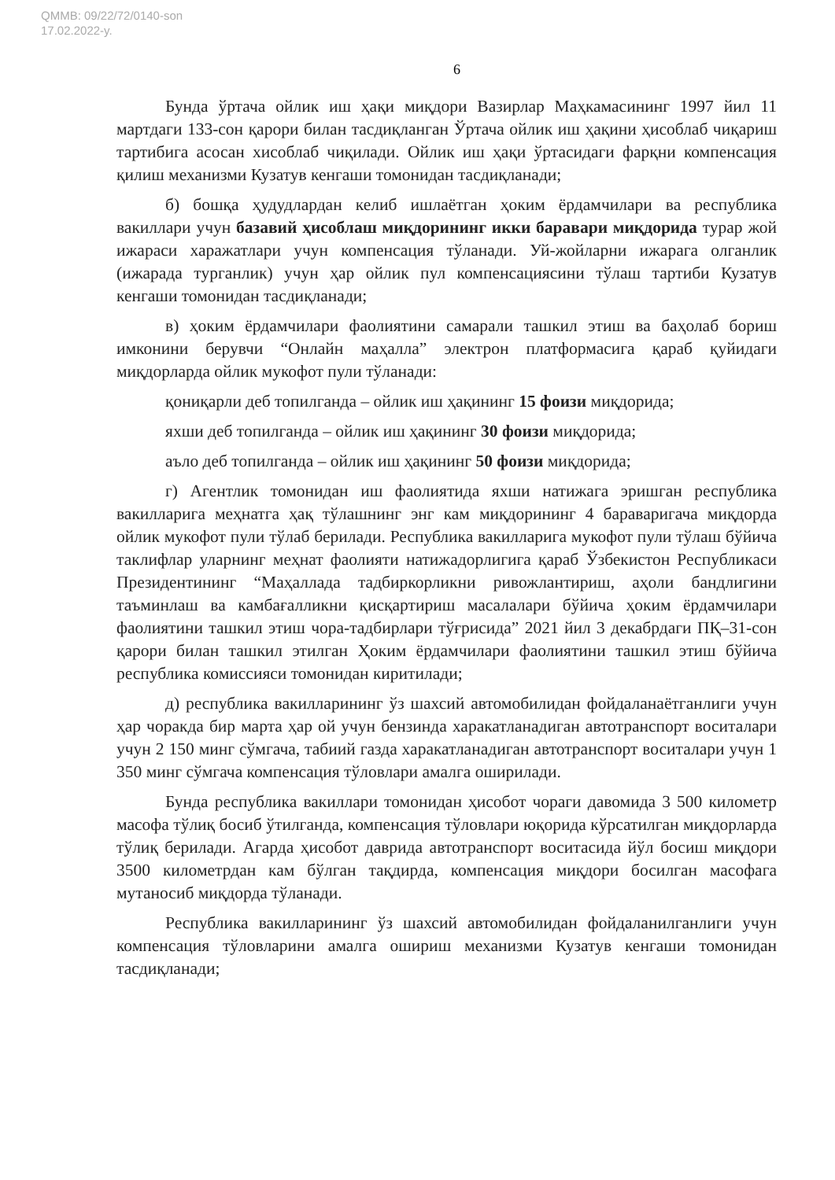QMMB: 09/22/72/0140-son
17.02.2022-y.
6
Бунда ўртача ойлик иш ҳақи миқдори Вазирлар Маҳкамасининг 1997 йил 11 мартдаги 133-сон қарори билан тасдиқланган Ўртача ойлик иш ҳақини ҳисоблаб чиқариш тартибига асосан хисоблаб чиқилади. Ойлик иш ҳақи ўртасидаги фарқни компенсация қилиш механизми Кузатув кенгаши томонидан тасдиқланади;
б) бошқа ҳудудлардан келиб ишлаётган ҳоким ёрдамчилари ва республика вакиллари учун базавий ҳисоблаш миқдорининг икки баравари миқдорида турар жой ижараси харажатлари учун компенсация тўланади. Уй-жойларни ижарага олганлик (ижарада турганлик) учун ҳар ойлик пул компенсациясини тўлаш тартиби Кузатув кенгаши томонидан тасдиқланади;
в) ҳоким ёрдамчилари фаолиятини самарали ташкил этиш ва баҳолаб бориш имконини берувчи “Онлайн маҳалла” электрон платформасига қараб қуйидаги миқдорларда ойлик мукофот пули тўланади:
қониқарли деб топилганда – ойлик иш ҳақининг 15 фоизи миқдорида;
яхши деб топилганда – ойлик иш ҳақининг 30 фоизи миқдорида;
аъло деб топилганда – ойлик иш ҳақининг 50 фоизи миқдорида;
г) Агентлик томонидан иш фаолиятида яхши натижага эришган республика вакилларига меҳнатга ҳақ тўлашнинг энг кам миқдорининг 4 бараваригача миқдорда ойлик мукофот пули тўлаб берилади. Республика вакилларига мукофот пули тўлаш бўйича таклифлар уларнинг меҳнат фаолияти натижадорлигига қараб Ўзбекистон Республикаси Президентининг “Маҳаллада тадбиркорликни ривожлантириш, аҳоли бандлигини таъминлаш ва камбағалликни қисқартириш масалалари бўйича ҳоким ёрдамчилари фаолиятини ташкил этиш чора-тадбирлари тўғрисида” 2021 йил 3 декабрдаги ПҚ–31-сон қарори билан ташкил этилган Ҳоким ёрдамчилари фаолиятини ташкил этиш бўйича республика комиссияси томонидан киритилади;
д) республика вакилларининг ўз шахсий автомобилидан фойдаланаётганлиги учун ҳар чоракда бир марта ҳар ой учун бензинда харакатланадиган автотранспорт воситалари учун 2 150 минг сўмгача, табиий газда харакатланадиган автотранспорт воситалари учун 1 350 минг сўмгача компенсация тўловлари амалга оширилади.
Бунда республика вакиллари томонидан ҳисобот чораги давомида 3 500 километр масофа тўлиқ босиб ўтилганда, компенсация тўловлари юқорида кўрсатилган миқдорларда тўлиқ берилади. Агарда ҳисобот даврида автотранспорт воситасида йўл босиш миқдори 3500 километрдан кам бўлган тақдирда, компенсация миқдори босилган масофага мутаносиб миқдорда тўланади.
Республика вакилларининг ўз шахсий автомобилидан фойдаланилганлиги учун компенсация тўловларини амалга ошириш механизми Кузатув кенгаши томонидан тасдиқланади;